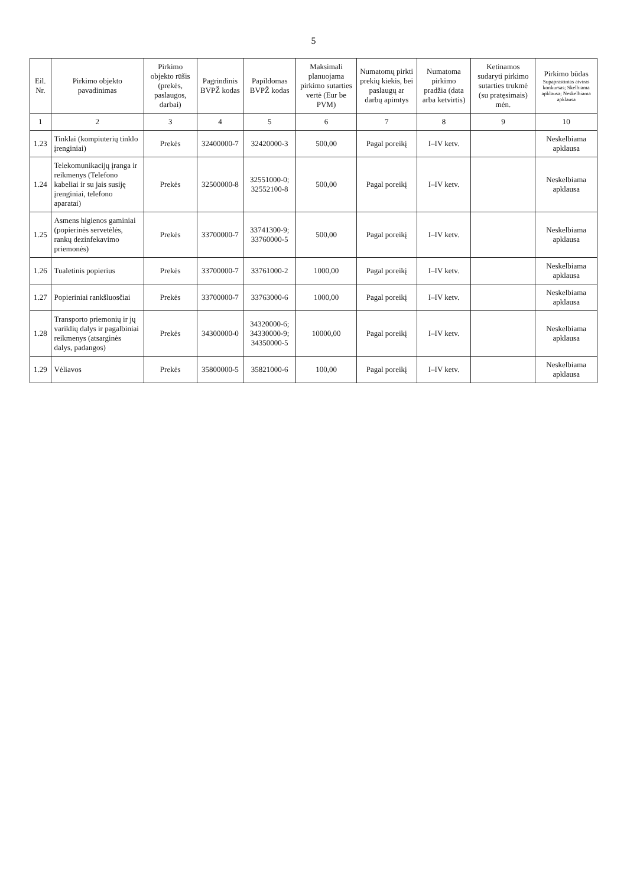5
| Eil. Nr. | Pirkimo objekto pavadinimas | Pirkimo objekto rūšis (prekės, paslaugos, darbai) | Pagrindinis BVPŽ kodas | Papildomas BVPŽ kodas | Maksimali planuojama pirkimo sutarties vertė (Eur be PVM) | Numatomų pirkti prekių kiekis, bei paslaugų ar darbų apimtys | Numatoma pirkimo pradžia (data arba ketvirtis) | Ketinamos sudaryti pirkimo sutarties trukmė (su pratęsimais) mėn. | Pirkimo būdas Supaprastintas atviras konkursas; Skelbiama apklausa; Neskelbiama apklausa |
| --- | --- | --- | --- | --- | --- | --- | --- | --- | --- |
| 1 | 2 | 3 | 4 | 5 | 6 | 7 | 8 | 9 | 10 |
| 1.23 | Tinklai (kompiuterių tinklo įrenginiai) | Prekės | 32400000-7 | 32420000-3 | 500,00 | Pagal poreikį | I–IV ketv. | | Neskelbiama apklausa |
| 1.24 | Telekomunikacijų įranga ir reikmenys (Telefono kabeliai ir su jais susiję įrenginiai, telefono aparatai) | Prekės | 32500000-8 | 32551000-0; 32552100-8 | 500,00 | Pagal poreikį | I–IV ketv. | | Neskelbiama apklausa |
| 1.25 | Asmens higienos gaminiai (popierinės servetėlės, rankų dezinfekavimo priemonės) | Prekės | 33700000-7 | 33741300-9; 33760000-5 | 500,00 | Pagal poreikį | I–IV ketv. | | Neskelbiama apklausa |
| 1.26 | Tualetinis popierius | Prekės | 33700000-7 | 33761000-2 | 1000,00 | Pagal poreikį | I–IV ketv. | | Neskelbiama apklausa |
| 1.27 | Popieriniai rankšluosčiai | Prekės | 33700000-7 | 33763000-6 | 1000,00 | Pagal poreikį | I–IV ketv. | | Neskelbiama apklausa |
| 1.28 | Transporto priemonių ir jų variklių dalys ir pagalbiniai reikmenys (atsarginės dalys, padangos) | Prekės | 34300000-0 | 34320000-6; 34330000-9; 34350000-5 | 10000,00 | Pagal poreikį | I–IV ketv. | | Neskelbiama apklausa |
| 1.29 | Vėliavos | Prekės | 35800000-5 | 35821000-6 | 100,00 | Pagal poreikį | I–IV ketv. | | Neskelbiama apklausa |